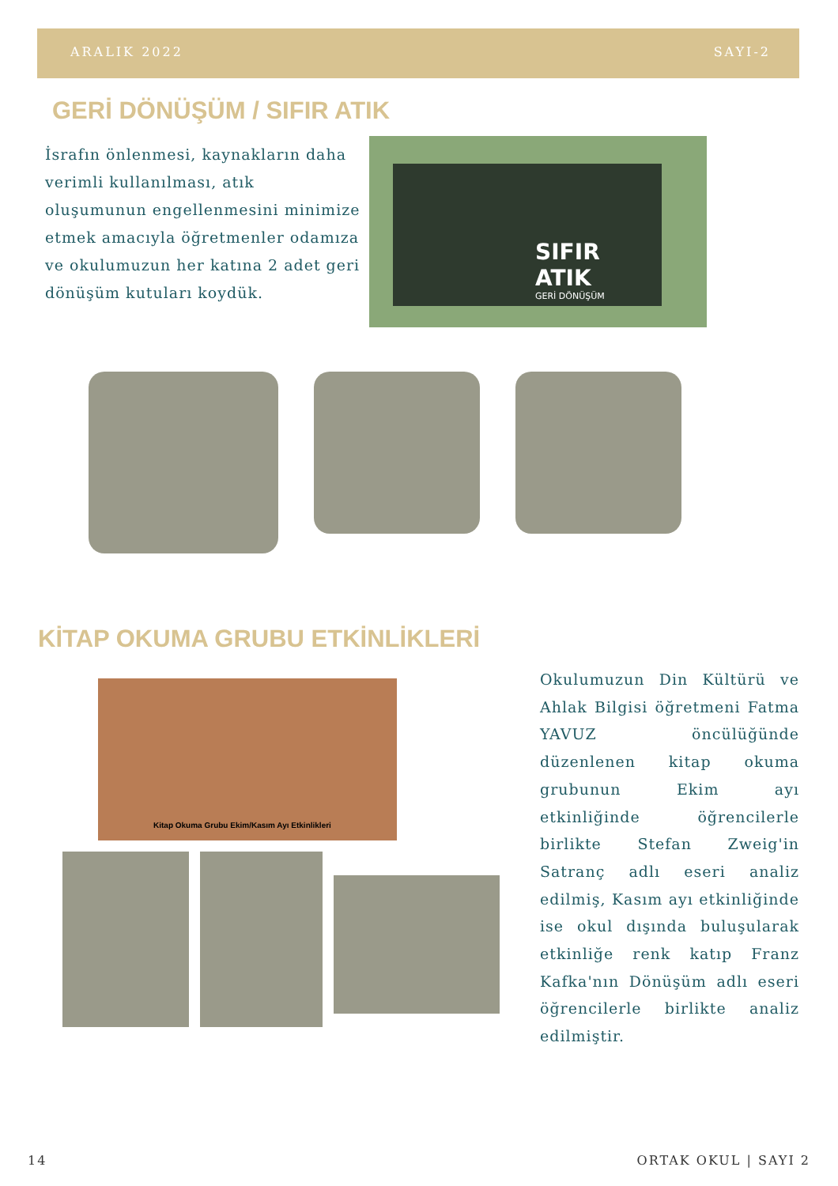ARALIK 2022 SAYI-2
GERİ DÖNÜŞÜM / SIFIR ATIK
İsrafın önlenmesi, kaynakların daha verimli kullanılması, atık oluşumunun engellenmesini minimize etmek amacıyla öğretmenler odamıza ve okulumuzun her katına 2 adet geri dönüşüm kutuları koydük.
SIFIR ATIK
GERİ DÖNÜŞÜM
KİTAP OKUMA GRUBU ETKİNLİKLERİ
Kitap Okuma Grubu Ekim/Kasım Ayı Etkinlikleri
Okulumuzun Din Kültürü ve Ahlak Bilgisi öğretmeni Fatma YAVUZ öncülüğünde düzenlenen kitap okuma grubunun Ekim ayı etkinliğinde öğrencilerle birlikte Stefan Zweig'in Satranç adlı eseri analiz edilmiş, Kasım ayı etkinliğinde ise okul dışında buluşularak etkinliğe renk katıp Franz Kafka'nın Dönüşüm adlı eseri öğrencilerle birlikte analiz edilmiştir.
14 ORTAK OKUL | SAYI 2